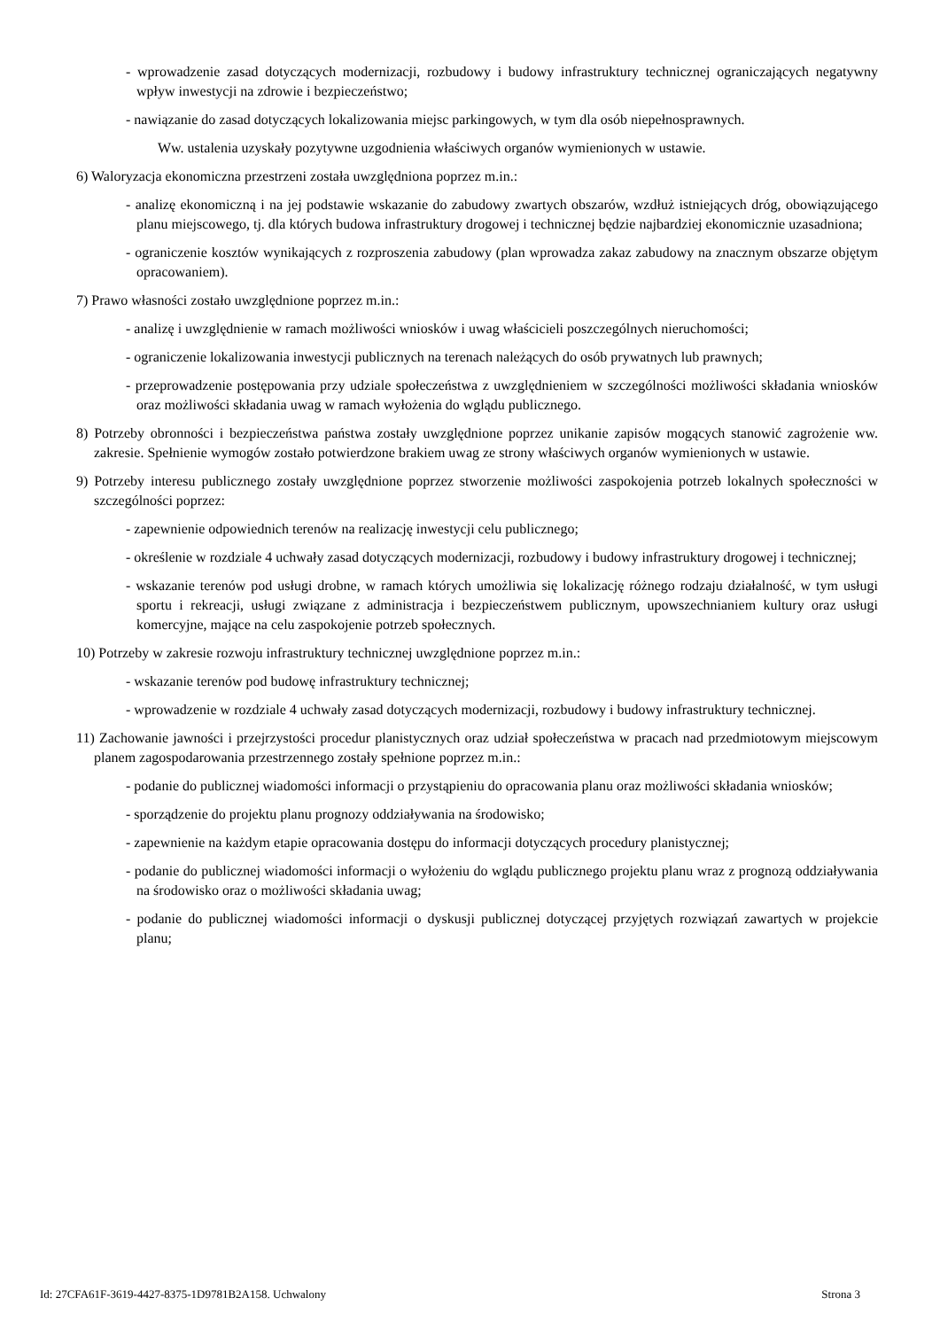- wprowadzenie zasad dotyczących modernizacji, rozbudowy i budowy infrastruktury technicznej ograniczających negatywny wpływ inwestycji na zdrowie i bezpieczeństwo;
- nawiązanie do zasad dotyczących lokalizowania miejsc parkingowych, w tym dla osób niepełnosprawnych.
Ww. ustalenia uzyskały pozytywne uzgodnienia właściwych organów wymienionych w ustawie.
6) Waloryzacja ekonomiczna przestrzeni została uwzględniona poprzez m.in.:
- analizę ekonomiczną i na jej podstawie wskazanie do zabudowy zwartych obszarów, wzdłuż istniejących dróg, obowiązującego planu miejscowego, tj. dla których budowa infrastruktury drogowej i technicznej będzie najbardziej ekonomicznie uzasadniona;
- ograniczenie kosztów wynikających z rozproszenia zabudowy (plan wprowadza zakaz zabudowy na znacznym obszarze objętym opracowaniem).
7) Prawo własności zostało uwzględnione poprzez m.in.:
- analizę i uwzględnienie w ramach możliwości wniosków i uwag właścicieli poszczególnych nieruchomości;
- ograniczenie lokalizowania inwestycji publicznych na terenach należących do osób prywatnych lub prawnych;
- przeprowadzenie postępowania przy udziale społeczeństwa z uwzględnieniem w szczególności możliwości składania wniosków oraz możliwości składania uwag w ramach wyłożenia do wglądu publicznego.
8) Potrzeby obronności i bezpieczeństwa państwa zostały uwzględnione poprzez unikanie zapisów mogących stanowić zagrożenie ww. zakresie. Spełnienie wymogów zostało potwierdzone brakiem uwag ze strony właściwych organów wymienionych w ustawie.
9) Potrzeby interesu publicznego zostały uwzględnione poprzez stworzenie możliwości zaspokojenia potrzeb lokalnych społeczności w szczególności poprzez:
- zapewnienie odpowiednich terenów na realizację inwestycji celu publicznego;
- określenie w rozdziale 4 uchwały zasad dotyczących modernizacji, rozbudowy i budowy infrastruktury drogowej i technicznej;
- wskazanie terenów pod usługi drobne, w ramach których umożliwia się lokalizację różnego rodzaju działalność, w tym usługi sportu i rekreacji, usługi związane z administracja i bezpieczeństwem publicznym, upowszechnianiem kultury oraz usługi komercyjne, mające na celu zaspokojenie potrzeb społecznych.
10) Potrzeby w zakresie rozwoju infrastruktury technicznej uwzględnione poprzez m.in.:
- wskazanie terenów pod budowę infrastruktury technicznej;
- wprowadzenie w rozdziale 4 uchwały zasad dotyczących modernizacji, rozbudowy i budowy infrastruktury technicznej.
11) Zachowanie jawności i przejrzystości procedur planistycznych oraz udział społeczeństwa w pracach nad przedmiotowym miejscowym planem zagospodarowania przestrzennego zostały spełnione poprzez m.in.:
- podanie do publicznej wiadomości informacji o przystąpieniu do opracowania planu oraz możliwości składania wniosków;
- sporządzenie do projektu planu prognozy oddziaływania na środowisko;
- zapewnienie na każdym etapie opracowania dostępu do informacji dotyczących procedury planistycznej;
- podanie do publicznej wiadomości informacji o wyłożeniu do wglądu publicznego projektu planu wraz z prognozą oddziaływania na środowisko oraz o możliwości składania uwag;
- podanie do publicznej wiadomości informacji o dyskusji publicznej dotyczącej przyjętych rozwiązań zawartych w projekcie planu;
Id: 27CFA61F-3619-4427-8375-1D9781B2A158. Uchwalony Strona 3